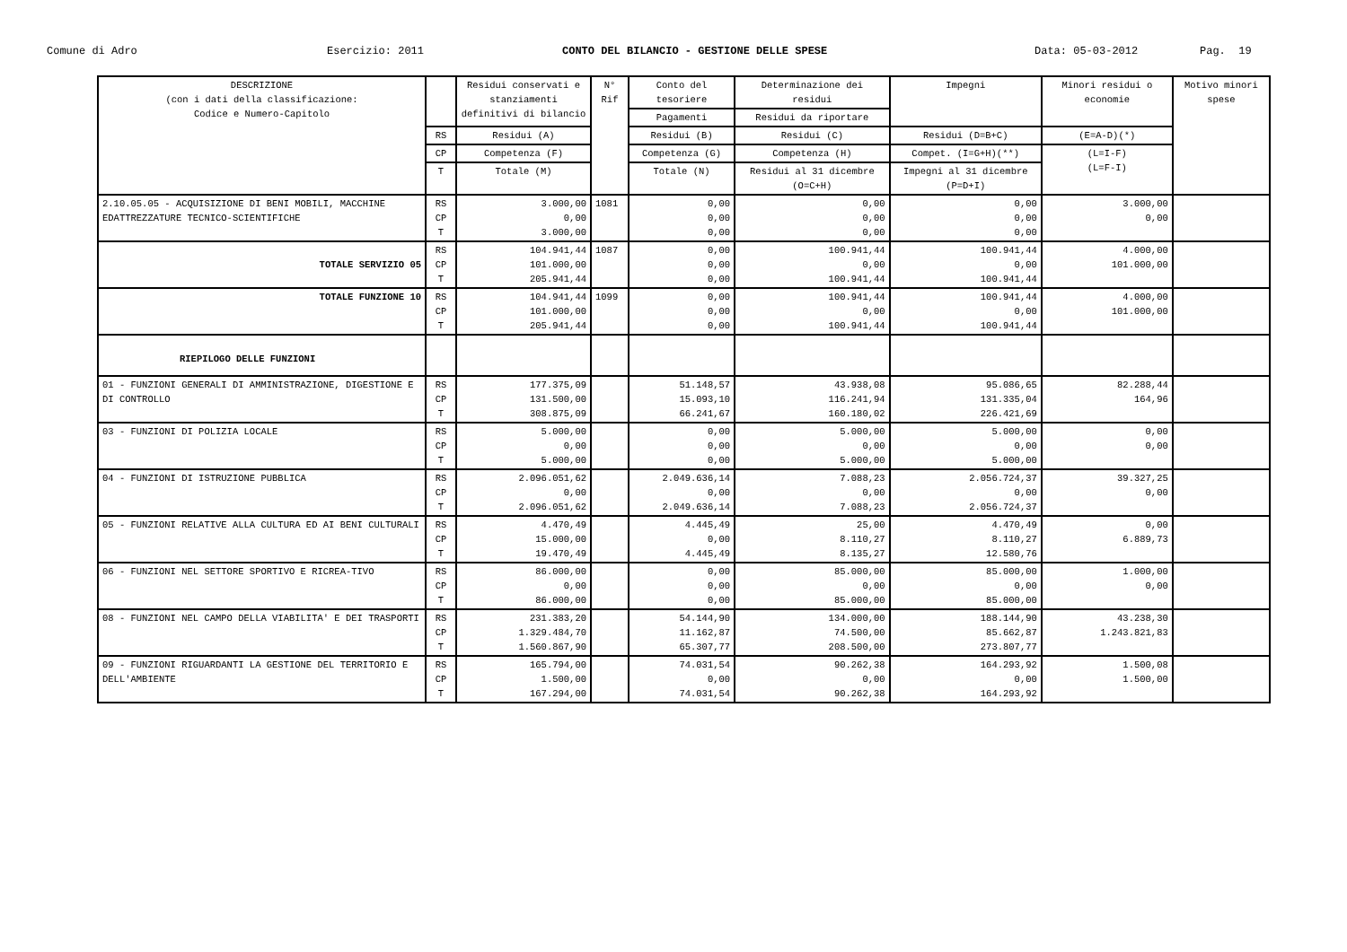Comune di Adro
Esercizio: 2011
CONTO DEL BILANCIO - GESTIONE DELLE SPESE
Data: 05-03-2012
Pag. 19
| DESCRIZIONE (con i dati della classificazione: Codice e Numero-Capitolo | | Residui conservati e stanziamenti definitivi di bilancio | N° Rif | Conto del tesoriere | Determinazione dei residui | Impegni | Minori residui o economie | Motivo minori spese |
| --- | --- | --- | --- | --- | --- | --- | --- | --- |
| | | | | Pagamenti | Residui da riportare | | | |
| | RS | Residui (A) | | Residui (B) | Residui (C) | Residui (D=B+C) | (E=A-D)(*) | |
| | CP | Competenza (F) | | Competenza (G) | Competenza (H) | Compet. (I=G+H)(**) | (L=I-F) (L=F-I) | |
| | T | Totale (M) | | Totale (N) | Residui al 31 dicembre (O=C+H) | Impegni al 31 dicembre (P=D+I) | | |
| 2.10.05.05 - ACQUISIZIONE DI BENI MOBILI, MACCHINE EDATTREZZATURE TECNICO-SCIENTIFICHE | RS CP T | 3.000,00 0,00 3.000,00 | 1081 | 0,00 0,00 0,00 | 0,00 0,00 0,00 | 0,00 0,00 0,00 | 3.000,00 0,00 | |
| TOTALE SERVIZIO 05 | RS CP T | 104.941,44 101.000,00 205.941,44 | 1087 | 0,00 0,00 0,00 | 100.941,44 0,00 100.941,44 | 100.941,44 0,00 100.941,44 | 4.000,00 101.000,00 | |
| TOTALE FUNZIONE 10 | RS CP T | 104.941,44 101.000,00 205.941,44 | 1099 | 0,00 0,00 0,00 | 100.941,44 0,00 100.941,44 | 100.941,44 0,00 100.941,44 | 4.000,00 101.000,00 | |
| RIEPILOGO DELLE FUNZIONI | | | | | | | | |
| 01 - FUNZIONI GENERALI DI AMMINISTRAZIONE, DIGESTIONE E DI CONTROLLO | RS CP T | 177.375,09 131.500,00 308.875,09 | | 51.148,57 15.093,10 66.241,67 | 43.938,08 116.241,94 160.180,02 | 95.086,65 131.335,04 226.421,69 | 82.288,44 164,96 | |
| 03 - FUNZIONI DI POLIZIA LOCALE | RS CP T | 5.000,00 0,00 5.000,00 | | 0,00 0,00 0,00 | 5.000,00 0,00 5.000,00 | 5.000,00 0,00 5.000,00 | 0,00 0,00 | |
| 04 - FUNZIONI DI ISTRUZIONE PUBBLICA | RS CP T | 2.096.051,62 0,00 2.096.051,62 | | 2.049.636,14 0,00 2.049.636,14 | 7.088,23 0,00 7.088,23 | 2.056.724,37 0,00 2.056.724,37 | 39.327,25 0,00 | |
| 05 - FUNZIONI RELATIVE ALLA CULTURA ED AI BENI CULTURALI | RS CP T | 4.470,49 15.000,00 19.470,49 | | 4.445,49 0,00 4.445,49 | 25,00 8.110,27 8.135,27 | 4.470,49 8.110,27 12.580,76 | 0,00 6.889,73 | |
| 06 - FUNZIONI NEL SETTORE SPORTIVO E RICREA-TIVO | RS CP T | 86.000,00 0,00 86.000,00 | | 0,00 0,00 0,00 | 85.000,00 0,00 85.000,00 | 85.000,00 0,00 85.000,00 | 1.000,00 0,00 | |
| 08 - FUNZIONI NEL CAMPO DELLA VIABILITA' E DEI TRASPORTI | RS CP T | 231.383,20 1.329.484,70 1.560.867,90 | | 54.144,90 11.162,87 65.307,77 | 134.000,00 74.500,00 208.500,00 | 188.144,90 85.662,87 273.807,77 | 43.238,30 1.243.821,83 | |
| 09 - FUNZIONI RIGUARDANTI LA GESTIONE DEL TERRITORIO E DELL'AMBIENTE | RS CP T | 165.794,00 1.500,00 167.294,00 | | 74.031,54 0,00 74.031,54 | 90.262,38 0,00 90.262,38 | 164.293,92 0,00 164.293,92 | 1.500,08 1.500,00 | |